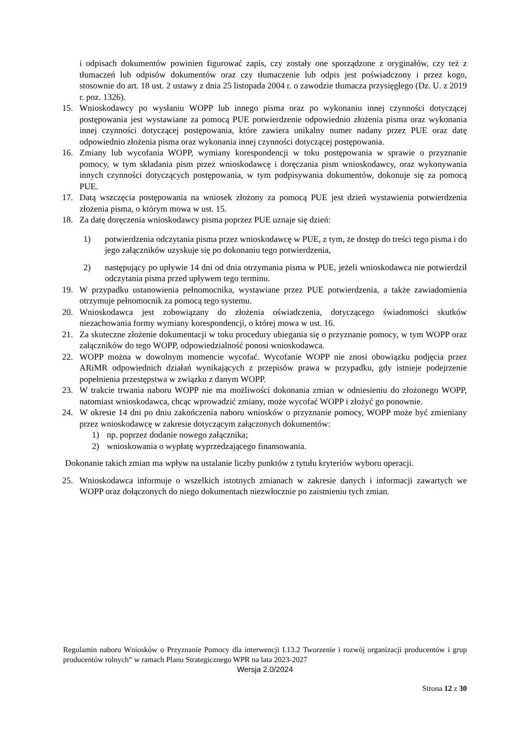i odpisach dokumentów powinien figurować zapis, czy zostały one sporządzone z oryginałów, czy też z tłumaczeń lub odpisów dokumentów oraz czy tłumaczenie lub odpis jest poświadczony i przez kogo, stosownie do art. 18 ust. 2 ustawy z dnia 25 listopada 2004 r. o zawodzie tłumacza przysięgłego (Dz. U. z 2019 r. poz. 1326).
15. Wnioskodawcy po wysłaniu WOPP lub innego pisma oraz po wykonaniu innej czynności dotyczącej postępowania jest wystawiane za pomocą PUE potwierdzenie odpowiednio złożenia pisma oraz wykonania innej czynności dotyczącej postępowania, które zawiera unikalny numer nadany przez PUE oraz datę odpowiednio złożenia pisma oraz wykonania innej czynności dotyczącej postępowania.
16. Zmiany lub wycofania WOPP, wymiany korespondencji w toku postępowania w sprawie o przyznanie pomocy, w tym składania pism przez wnioskodawcę i doręczania pism wnioskodawcy, oraz wykonywania innych czynności dotyczących postępowania, w tym podpisywania dokumentów, dokonuje się za pomocą PUE.
17. Datą wszczęcia postępowania na wniosek złożony za pomocą PUE jest dzień wystawienia potwierdzenia złożenia pisma, o którym mowa w ust. 15.
18. Za datę doręczenia wnioskodawcy pisma poprzez PUE uznaje się dzień:
1) potwierdzenia odczytania pisma przez wnioskodawcę w PUE, z tym, że dostęp do treści tego pisma i do jego załączników uzyskuje się po dokonaniu tego potwierdzenia,
2) następujący po upływie 14 dni od dnia otrzymania pisma w PUE, jeżeli wnioskodawca nie potwierdził odczytania pisma przed upływem tego terminu.
19. W przypadku ustanowienia pełnomocnika, wystawiane przez PUE potwierdzenia, a także zawiadomienia otrzymuje pełnomocnik za pomocą tego systemu.
20. Wnioskodawca jest zobowiązany do złożenia oświadczenia, dotyczącego świadomości skutków niezachowania formy wymiany korespondencji, o której mowa w ust. 16.
21. Za skuteczne złożenie dokumentacji w toku procedury ubiegania się o przyznanie pomocy, w tym WOPP oraz załączników do tego WOPP, odpowiedzialność ponosi wnioskodawca.
22. WOPP można w dowolnym momencie wycofać. Wycofanie WOPP nie znosi obowiązku podjęcia przez ARiMR odpowiednich działań wynikających z przepisów prawa w przypadku, gdy istnieje podejrzenie popełnienia przestępstwa w związku z danym WOPP.
23. W trakcie trwania naboru WOPP nie ma możliwości dokonania zmian w odniesieniu do złożonego WOPP, natomiast wnioskodawca, chcąc wprowadzić zmiany, może wycofać WOPP i złożyć go ponownie.
24. W okresie 14 dni po dniu zakończenia naboru wniosków o przyznanie pomocy, WOPP może być zmieniany przez wnioskodawcę w zakresie dotyczącym załączonych dokumentów:
1) np. poprzez dodanie nowego załącznika;
2) wnioskowania o wypłatę wyprzedzającego finansowania.
Dokonanie takich zmian ma wpływ na ustalanie liczby punktów z tytułu kryteriów wyboru operacji.
25. Wnioskodawca informuje o wszelkich istotnych zmianach w zakresie danych i informacji zawartych we WOPP oraz dołączonych do niego dokumentach niezwłocznie po zaistnieniu tych zmian.
Regulamin naboru Wniosków o Przyznanie Pomocy dla interwencji I.13.2 Tworzenie i rozwój organizacji producentów i grup producentów rolnych” w ramach Planu Strategicznego WPR na lata 2023-2027
Wersja 2.0/2024
Strona 12 z 30